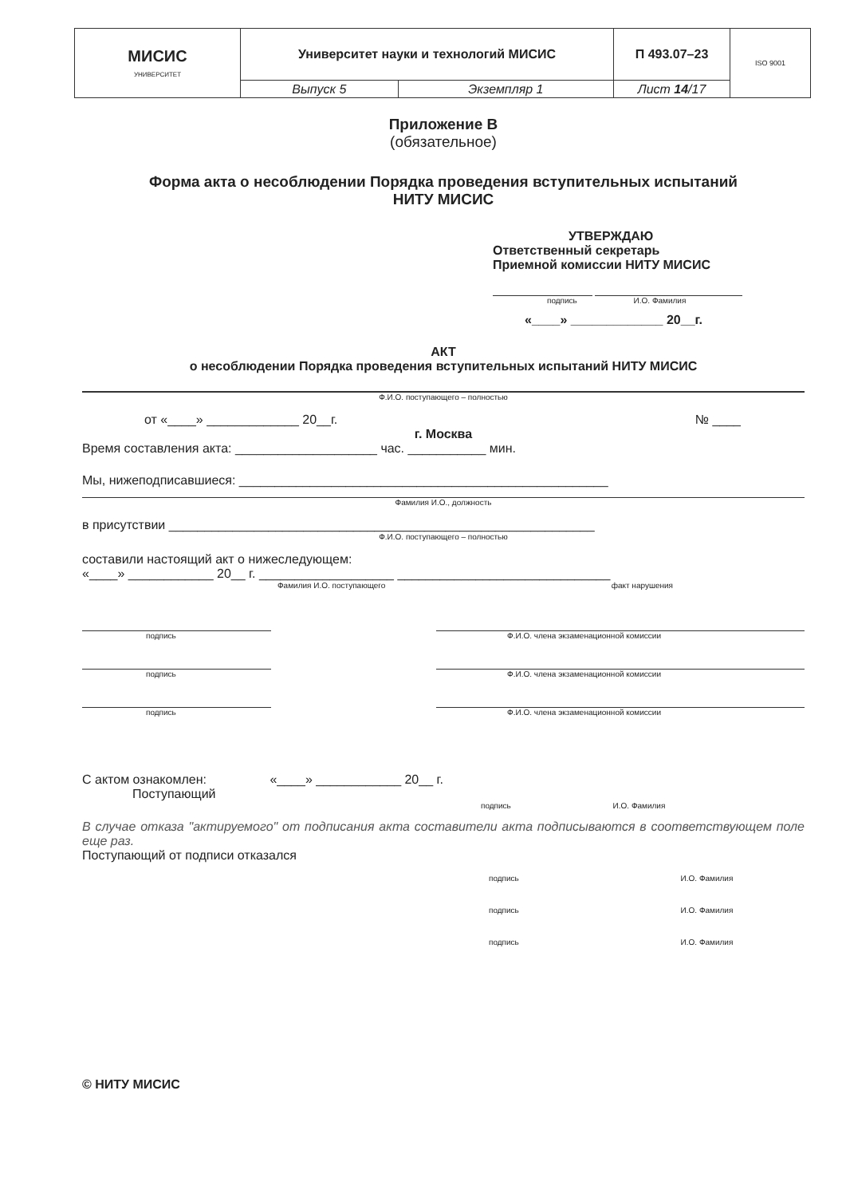| МИСИС УНИВЕРСИТЕТ | Университет науки и технологий МИСИС | | П 493.07–23 | ISO 9001 |
| | Выпуск 5 | Экземпляр 1 | Лист 14 /17 | |
Приложение В
(обязательное)
Форма акта о несоблюдении Порядка проведения вступительных испытаний
НИТУ МИСИС
УТВЕРЖДАЮ
Ответственный секретарь
Приемной комиссии НИТУ МИСИС
подпись И.О. Фамилия
«____» _____________ 20__г.
АКТ
о несоблюдении Порядка проведения вступительных испытаний НИТУ МИСИС
Ф.И.О. поступающего – полностью
от «____» _____________ 20__г. № ____
г. Москва
Время составления акта: ____________________ час. ___________ мин.
Мы, нижеподписавшиеся: ____________________________________________________
Фамилия И.О., должность
в присутствии ____________________________________________________________
Ф.И.О. поступающего – полностью
составили настоящий акт о нижеследующем:
«____» ____________ 20__ г. ___________________ ______________________________
Фамилия И.О. поступающего факт нарушения
подпись Ф.И.О. члена экзаменационной комиссии
подпись Ф.И.О. члена экзаменационной комиссии
подпись Ф.И.О. члена экзаменационной комиссии
С актом ознакомлен: «____» ____________ 20__ г.
Поступающий
подпись И.О. Фамилия
В случае отказа "актируемого" от подписания акта составители акта подписываются в соответствующем поле еще раз.
Поступающий от подписи отказался
подпись И.О. Фамилия
подпись И.О. Фамилия
подпись И.О. Фамилия
© НИТУ МИСИС